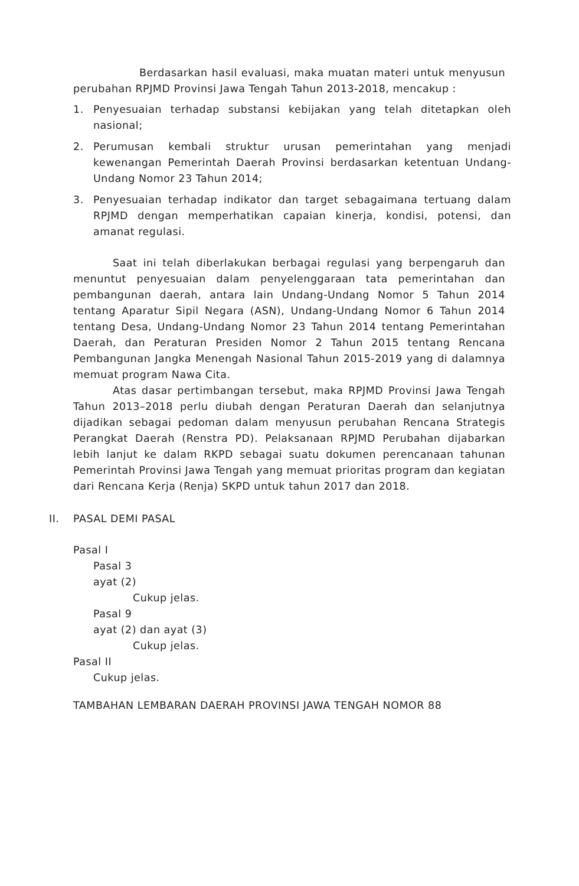Berdasarkan hasil evaluasi, maka muatan materi untuk menyusun perubahan RPJMD Provinsi Jawa Tengah Tahun 2013-2018, mencakup :
1. Penyesuaian terhadap substansi kebijakan yang telah ditetapkan oleh nasional;
2. Perumusan kembali struktur urusan pemerintahan yang menjadi kewenangan Pemerintah Daerah Provinsi berdasarkan ketentuan Undang-Undang Nomor 23 Tahun 2014;
3. Penyesuaian terhadap indikator dan target sebagaimana tertuang dalam RPJMD dengan memperhatikan capaian kinerja, kondisi, potensi, dan amanat regulasi.
Saat ini telah diberlakukan berbagai regulasi yang berpengaruh dan menuntut penyesuaian dalam penyelenggaraan tata pemerintahan dan pembangunan daerah, antara lain Undang-Undang Nomor 5 Tahun 2014 tentang Aparatur Sipil Negara (ASN), Undang-Undang Nomor 6 Tahun 2014 tentang Desa, Undang-Undang Nomor 23 Tahun 2014 tentang Pemerintahan Daerah, dan Peraturan Presiden Nomor 2 Tahun 2015 tentang Rencana Pembangunan Jangka Menengah Nasional Tahun 2015-2019 yang di dalamnya memuat program Nawa Cita.
Atas dasar pertimbangan tersebut, maka RPJMD Provinsi Jawa Tengah Tahun 2013–2018 perlu diubah dengan Peraturan Daerah dan selanjutnya dijadikan sebagai pedoman dalam menyusun perubahan Rencana Strategis Perangkat Daerah (Renstra PD). Pelaksanaan RPJMD Perubahan dijabarkan lebih lanjut ke dalam RKPD sebagai suatu dokumen perencanaan tahunan Pemerintah Provinsi Jawa Tengah yang memuat prioritas program dan kegiatan dari Rencana Kerja (Renja) SKPD untuk tahun 2017 dan 2018.
II. PASAL DEMI PASAL
Pasal I
Pasal 3
ayat (2)
Cukup jelas.
Pasal 9
ayat (2) dan ayat (3)
Cukup jelas.
Pasal II
Cukup jelas.
TAMBAHAN LEMBARAN DAERAH PROVINSI JAWA TENGAH NOMOR 88